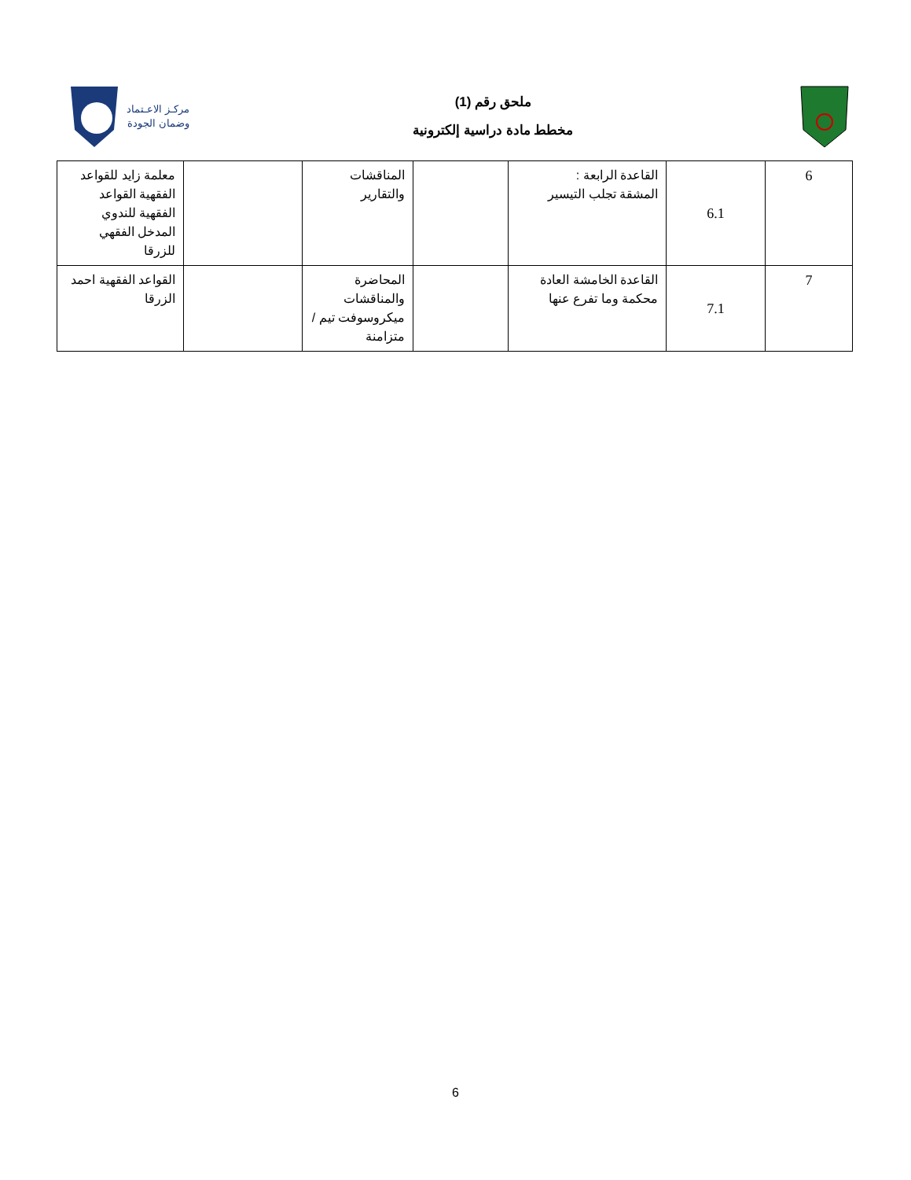مركـز الاعـتماد
وضمان الجودة
ملحق رقم (1)
مخطط مادة دراسية إلكترونية
| 6 | 6.1 | القاعدة الرابعة : المشقة تجلب التيسير | | المناقشات والتقارير | | معلمة زايد للقواعد الفقهية القواعد الفقهية للندوي المدخل الفقهي للزرقا |
| 7 | 7.1 | القاعدة الخامشة العادة محكمة وما تفرع عنها | | المحاضرة والمناقشات ميكروسوفت تيم / متزامنة | | القواعد الفقهية احمد الزرقا |
6